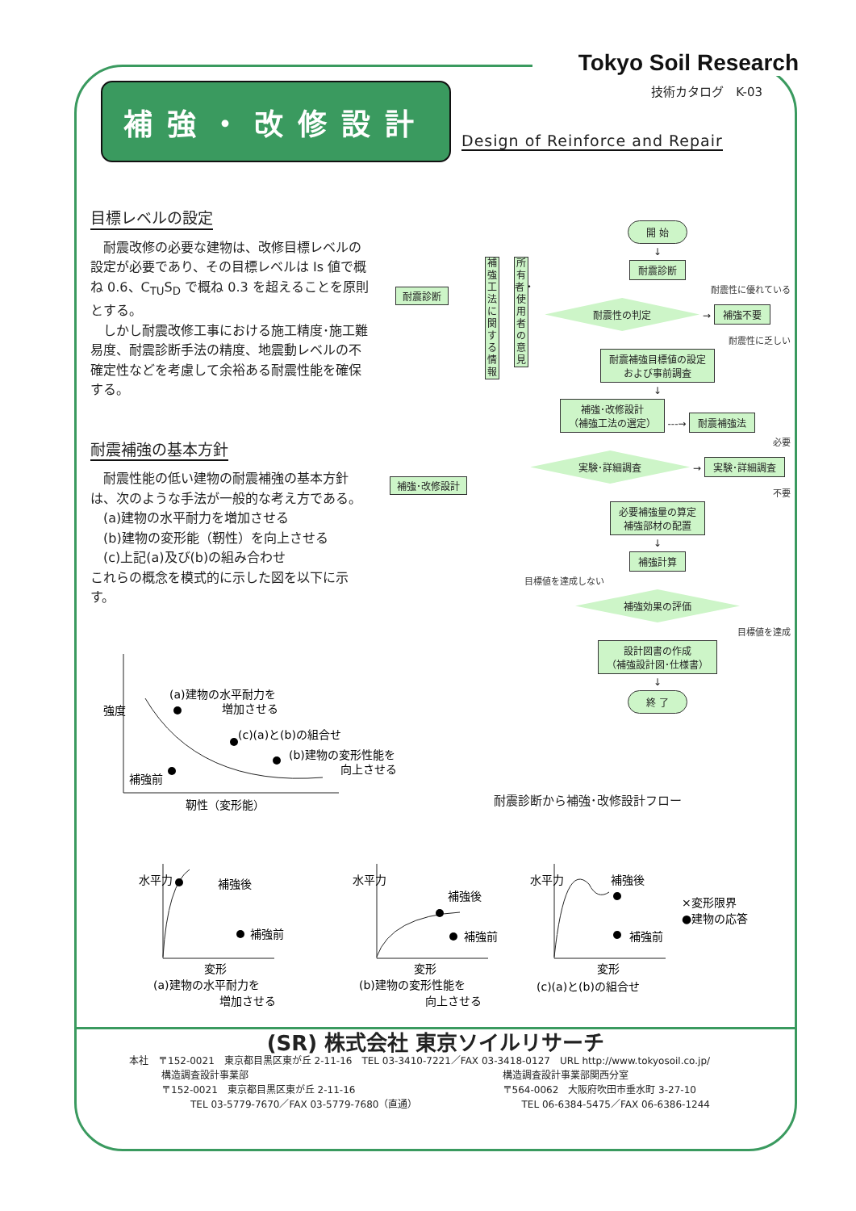Tokyo Soil Research
技術カタログ　K-03
補強・改修設計
Design of Reinforce and Repair
目標レベルの設定
耐震改修の必要な建物は、改修目標レベルの設定が必要であり、その目標レベルは Is 値で概ね 0.6、C<sub>TU</sub>S<sub>D</sub> で概ね 0.3 を超えることを原則とする。
しかし耐震改修工事における施工精度･施工難易度、耐震診断手法の精度、地震動レベルの不確定性などを考慮して余裕ある耐震性能を確保する。
耐震補強の基本方針
耐震性能の低い建物の耐震補強の基本方針は、次のような手法が一般的な考え方である。
(a)建物の水平耐力を増加させる
(b)建物の変形能（靭性）を向上させる
(c)上記(a)及び(b)の組み合わせ
これらの概念を模式的に示した図を以下に示す。
耐震診断
補強･改修設計
補強工法に関する情報
所有者・使用者の意見
開 始
↓
耐震診断
耐震性に優れている
耐震性の判定 → 補強不要
耐震性に乏しい
耐震補強目標値の設定
および事前調査
↓
補強･改修設計
（補強工法の選定） ---→ 耐震補強法
必要
実験･詳細調査 → 実験･詳細調査
不要
必要補強量の算定
補強部材の配置
↓
補強計算
目標値を達成しない
補強効果の評価
目標値を達成
設計図書の作成
（補強設計図･仕様書）
↓
終 了
耐震診断から補強･改修設計フロー
強度
(a)建物の水平耐力を
増加させる
(c)(a)と(b)の組合せ
(b)建物の変形性能を
向上させる
補強前
靭性（変形能）
水平力
補強後
補強前
変形
(a)建物の水平耐力を
増加させる
水平力
補強後
補強前
変形
(b)建物の変形性能を
向上させる
水平力
補強後
補強前
変形
(c)(a)と(b)の組合せ
×変形限界
●建物の応答
(SR) 株式会社 東京ソイルリサーチ
本社　〒152-0021　東京都目黒区東が丘 2-11-16　TEL 03-3410-7221／FAX 03-3418-0127　URL http://www.tokyosoil.co.jp/
構造調査設計事業部
〒152-0021　東京都目黒区東が丘 2-11-16
　　　TEL 03-5779-7670／FAX 03-5779-7680（直通）
構造調査設計事業部関西分室
〒564-0062　大阪府吹田市垂水町 3-27-10
　　TEL 06-6384-5475／FAX 06-6386-1244